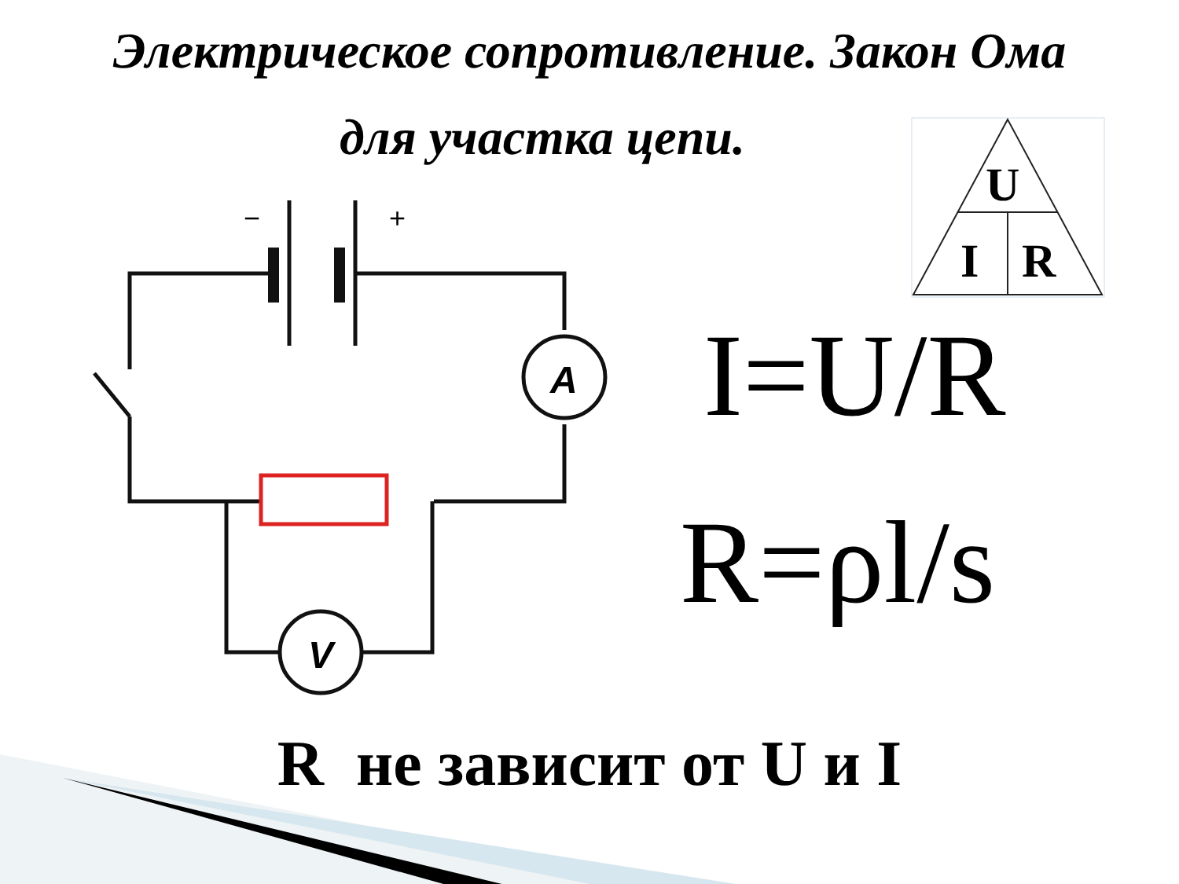A
V
−
+
U
I
R
Электрическое сопротивление. Закон Ома
для участка цепи.
I=U/R
R=ρl/s
R не зависит от U и I